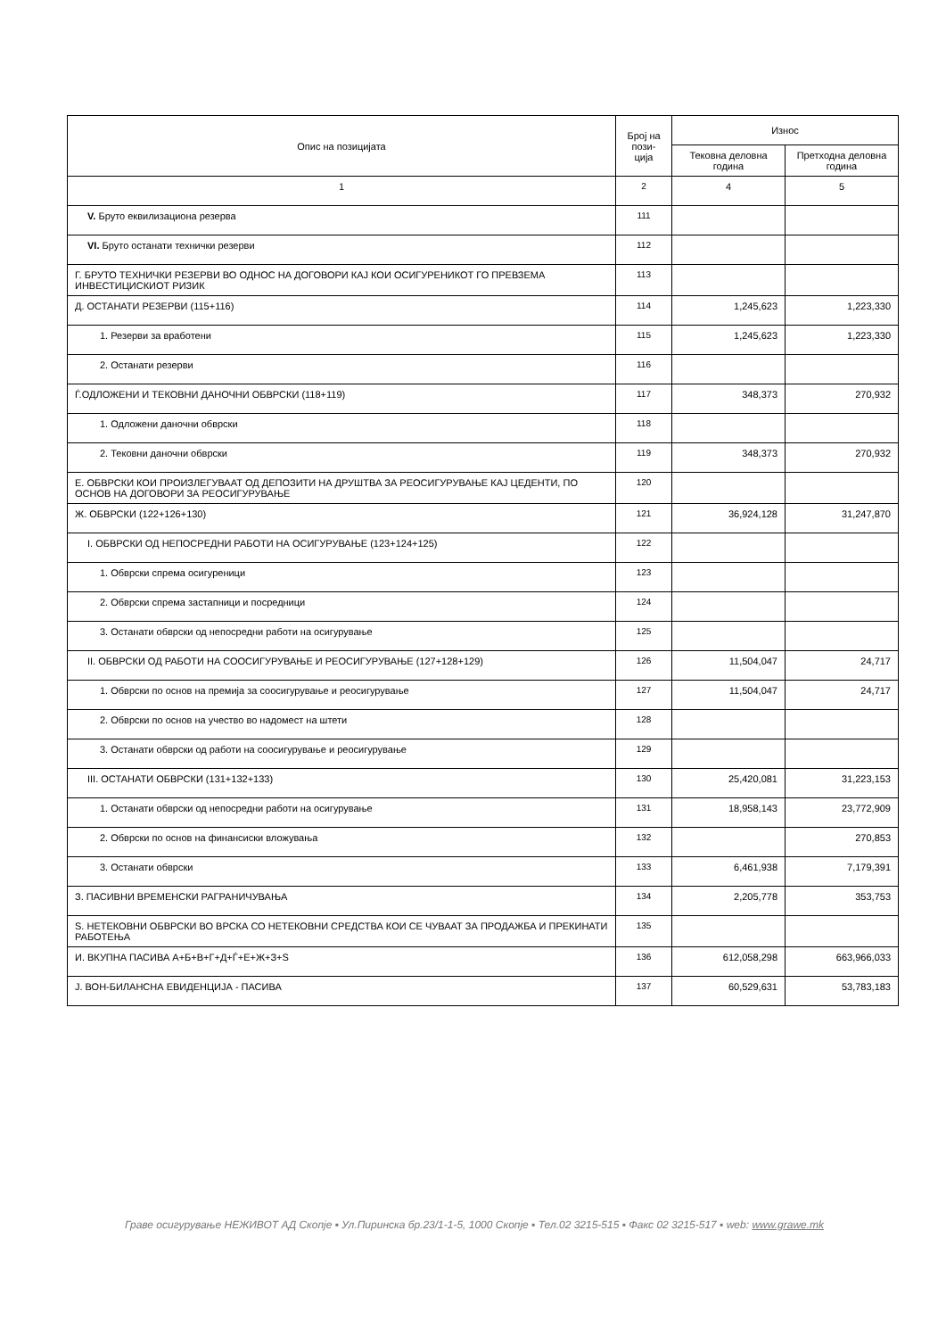| Опис на позицијата | Број на пози- ција | Износ | |
| --- | --- | --- | --- |
| | | Тековна деловна година | Претходна деловна година |
| 1 | 2 | 4 | 5 |
| V. Бруто еквилизациона резерва | 111 | | |
| VI. Бруто останати технички резерви | 112 | | |
| Г. БРУТО ТЕХНИЧКИ РЕЗЕРВИ ВО ОДНОС НА ДОГОВОРИ КАЈ КОИ ОСИГУРЕНИКОТ ГО ПРЕВЗЕМА ИНВЕСТИЦИСКИОТ РИЗИК | 113 | | |
| Д. ОСТАНАТИ РЕЗЕРВИ (115+116) | 114 | 1,245,623 | 1,223,330 |
| 1. Резерви за вработени | 115 | 1,245,623 | 1,223,330 |
| 2. Останати резерви | 116 | | |
| Ѓ.ОДЛОЖЕНИ И ТЕКОВНИ ДАНОЧНИ ОБВРСКИ (118+119) | 117 | 348,373 | 270,932 |
| 1. Одложени даночни обврски | 118 | | |
| 2. Тековни даночни обврски | 119 | 348,373 | 270,932 |
| Е. ОБВРСКИ КОИ ПРОИЗЛЕГУВААТ ОД ДЕПОЗИТИ НА ДРУШТВА ЗА РЕОСИГУРУВАЊЕ КАЈ ЦЕДЕНТИ, ПО ОСНОВ НА ДОГОВОРИ ЗА РЕОСИГУРУВАЊЕ | 120 | | |
| Ж. ОБВРСКИ (122+126+130) | 121 | 36,924,128 | 31,247,870 |
| I. ОБВРСКИ ОД НЕПОСРЕДНИ РАБОТИ НА ОСИГУРУВАЊЕ (123+124+125) | 122 | | |
| 1. Обврски спрема осигуреници | 123 | | |
| 2. Обврски спрема застапници и посредници | 124 | | |
| 3. Останати обврски од непосредни работи на осигурување | 125 | | |
| II. ОБВРСКИ ОД РАБОТИ НА СООСИГУРУВАЊЕ И РЕОСИГУРУВАЊЕ (127+128+129) | 126 | 11,504,047 | 24,717 |
| 1. Обврски по основ на премија за соосигурување и реосигурување | 127 | 11,504,047 | 24,717 |
| 2. Обврски по основ на учество во надомест на штети | 128 | | |
| 3. Останати обврски од работи на соосигурување и реосигурување | 129 | | |
| III. ОСТАНАТИ ОБВРСКИ (131+132+133) | 130 | 25,420,081 | 31,223,153 |
| 1. Останати обврски од непосредни работи на осигурување | 131 | 18,958,143 | 23,772,909 |
| 2. Обврски по основ на финансиски вложувања | 132 | | 270,853 |
| 3. Останати обврски | 133 | 6,461,938 | 7,179,391 |
| З. ПАСИВНИ ВРЕМЕНСКИ РАГРАНИЧУВАЊА | 134 | 2,205,778 | 353,753 |
| Ѕ. НЕТЕКОВНИ ОБВРСКИ ВО ВРСКА СО НЕТЕКОВНИ СРЕДСТВА КОИ СЕ ЧУВААТ ЗА ПРОДАЖБА И ПРЕКИНАТИ РАБОТЕЊА | 135 | | |
| И. ВКУПНА ПАСИВА А+Б+В+Г+Д+Ѓ+Е+Ж+З+Ѕ | 136 | 612,058,298 | 663,966,033 |
| Ј. ВОН-БИЛАНСНА ЕВИДЕНЦИЈА - ПАСИВА | 137 | 60,529,631 | 53,783,183 |
Граве осигурување НЕЖИВОТ АД Скопје ▪ Ул.Пиринска бр.23/1-1-5, 1000 Скопје ▪ Тел.02 3215-515 ▪ Факс 02 3215-517 ▪ web: www.grawe.mk